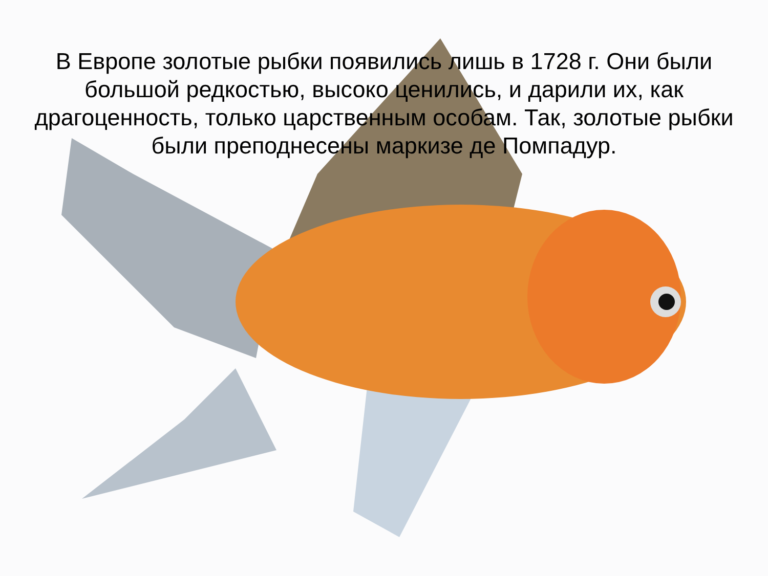В Европе золотые рыбки появились лишь в 1728 г. Они были
большой редкостью, высоко ценились, и дарили их, как
драгоценность, только царственным особам. Так, золотые рыбки
были преподнесены маркизе де Помпадур.